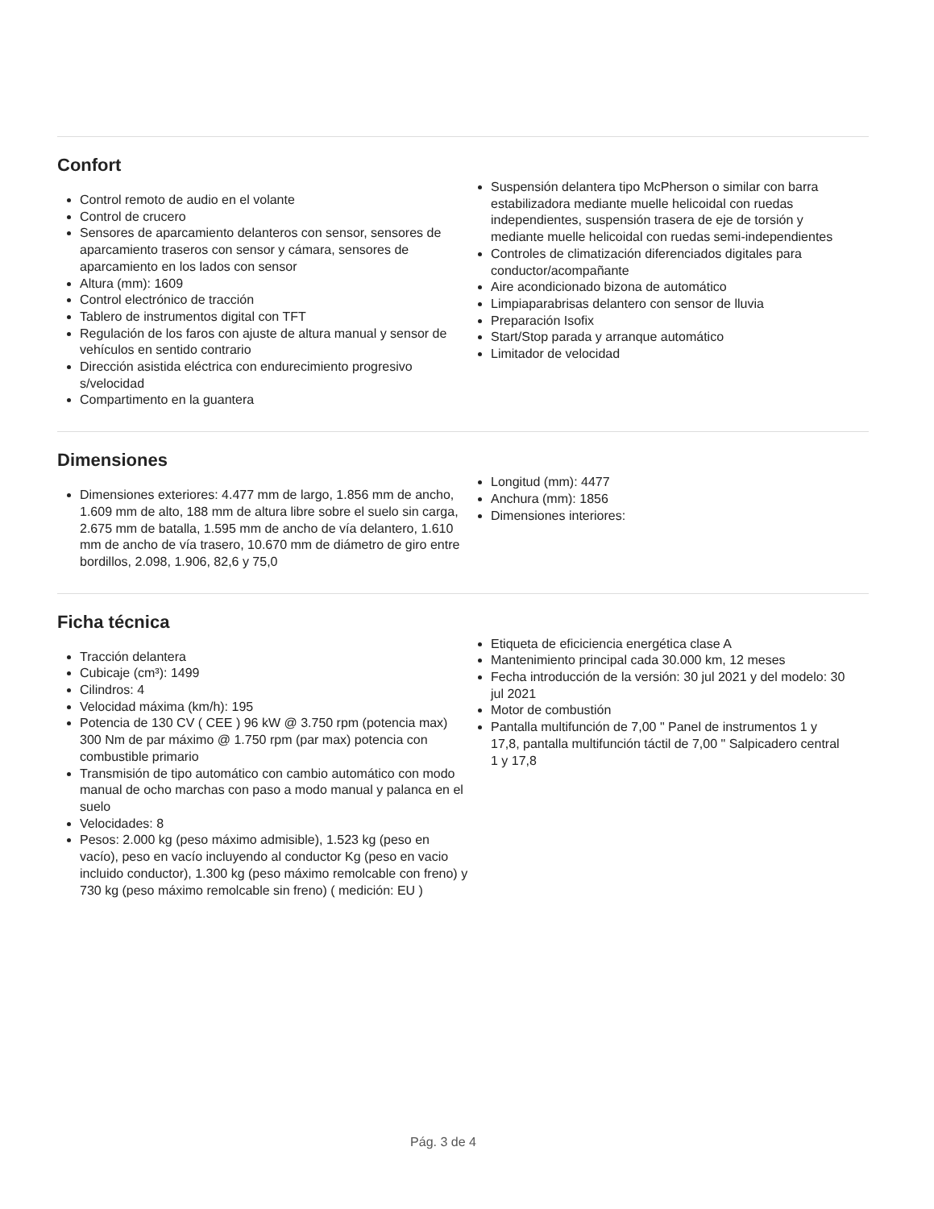Confort
Control remoto de audio en el volante
Control de crucero
Sensores de aparcamiento delanteros con sensor, sensores de aparcamiento traseros con sensor y cámara, sensores de aparcamiento en los lados con sensor
Altura (mm): 1609
Control electrónico de tracción
Tablero de instrumentos digital con TFT
Regulación de los faros con ajuste de altura manual y sensor de vehículos en sentido contrario
Dirección asistida eléctrica con endurecimiento progresivo s/velocidad
Compartimento en la guantera
Suspensión delantera tipo McPherson o similar con barra estabilizadora mediante muelle helicoidal con ruedas independientes, suspensión trasera de eje de torsión y mediante muelle helicoidal con ruedas semi-independientes
Controles de climatización diferenciados digitales para conductor/acompañante
Aire acondicionado bizona de automático
Limpiaparabrisas delantero con sensor de lluvia
Preparación Isofix
Start/Stop parada y arranque automático
Limitador de velocidad
Dimensiones
Dimensiones exteriores: 4.477 mm de largo, 1.856 mm de ancho, 1.609 mm de alto, 188 mm de altura libre sobre el suelo sin carga, 2.675 mm de batalla, 1.595 mm de ancho de vía delantero, 1.610 mm de ancho de vía trasero, 10.670 mm de diámetro de giro entre bordillos, 2.098, 1.906, 82,6 y 75,0
Longitud (mm): 4477
Anchura (mm): 1856
Dimensiones interiores:
Ficha técnica
Tracción delantera
Cubicaje (cm³): 1499
Cilindros: 4
Velocidad máxima (km/h): 195
Potencia de 130 CV ( CEE ) 96 kW @ 3.750 rpm (potencia max) 300 Nm de par máximo @ 1.750 rpm (par max) potencia con combustible primario
Transmisión de tipo automático con cambio automático con modo manual de ocho marchas con paso a modo manual y palanca en el suelo
Velocidades: 8
Pesos: 2.000 kg (peso máximo admisible), 1.523 kg (peso en vacío), peso en vacío incluyendo al conductor Kg (peso en vacio incluido conductor), 1.300 kg (peso máximo remolcable con freno) y 730 kg (peso máximo remolcable sin freno) ( medición: EU )
Etiqueta de eficiciencia energética clase A
Mantenimiento principal cada 30.000 km, 12 meses
Fecha introducción de la versión: 30 jul 2021 y del modelo: 30 jul 2021
Motor de combustión
Pantalla multifunción de 7,00 " Panel de instrumentos 1 y 17,8, pantalla multifunción táctil de 7,00 " Salpicadero central 1 y 17,8
Pág. 3 de 4